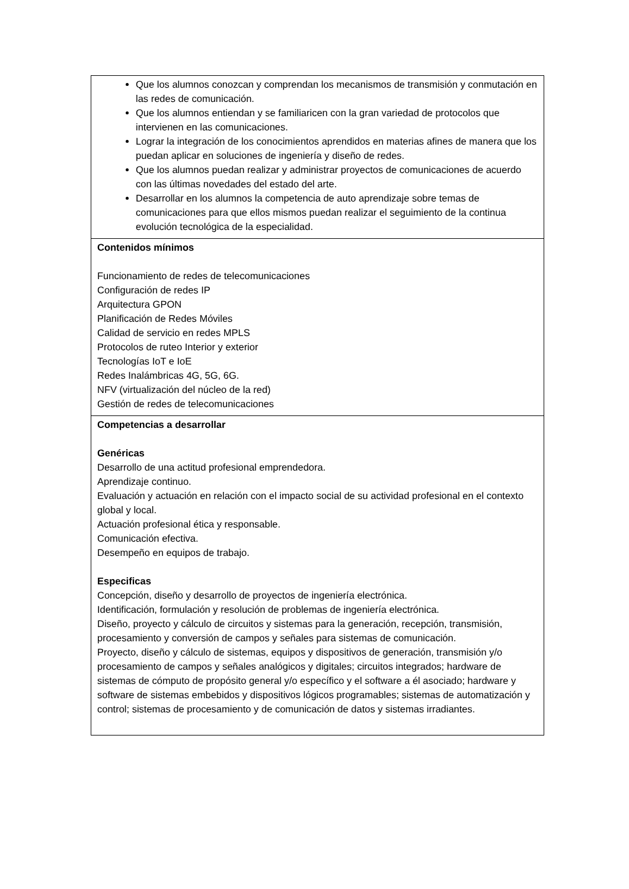| Que los alumnos conozcan y comprendan los mecanismos de transmisión y conmutación en las redes de comunicación. Que los alumnos entiendan y se familiaricen con la gran variedad de protocolos que intervienen en las comunicaciones. Lograr la integración de los conocimientos aprendidos en materias afines de manera que los puedan aplicar en soluciones de ingeniería y diseño de redes. Que los alumnos puedan realizar y administrar proyectos de comunicaciones de acuerdo con las últimas novedades del estado del arte. Desarrollar en los alumnos la competencia de auto aprendizaje sobre temas de comunicaciones para que ellos mismos puedan realizar el seguimiento de la continua evolución tecnológica de la especialidad. |
| Contenidos mínimos Funcionamiento de redes de telecomunicaciones Configuración de redes IP Arquitectura GPON Planificación de Redes Móviles Calidad de servicio en redes MPLS Protocolos de ruteo Interior y exterior Tecnologías IoT e IoE Redes Inalámbricas 4G, 5G, 6G. NFV (virtualización del núcleo de la red) Gestión de redes de telecomunicaciones |
| Competencias a desarrollar Genéricas Desarrollo de una actitud profesional emprendedora. Aprendizaje continuo. Evaluación y actuación en relación con el impacto social de su actividad profesional en el contexto global y local. Actuación profesional ética y responsable. Comunicación efectiva. Desempeño en equipos de trabajo. Especificas Concepción, diseño y desarrollo de proyectos de ingeniería electrónica. Identificación, formulación y resolución de problemas de ingeniería electrónica. Diseño, proyecto y cálculo de circuitos y sistemas para la generación, recepción, transmisión, procesamiento y conversión de campos y señales para sistemas de comunicación. Proyecto, diseño y cálculo de sistemas, equipos y dispositivos de generación, transmisión y/o procesamiento de campos y señales analógicos y digitales; circuitos integrados; hardware de sistemas de cómputo de propósito general y/o específico y el software a él asociado; hardware y software de sistemas embebidos y dispositivos lógicos programables; sistemas de automatización y control; sistemas de procesamiento y de comunicación de datos y sistemas irradiantes. |